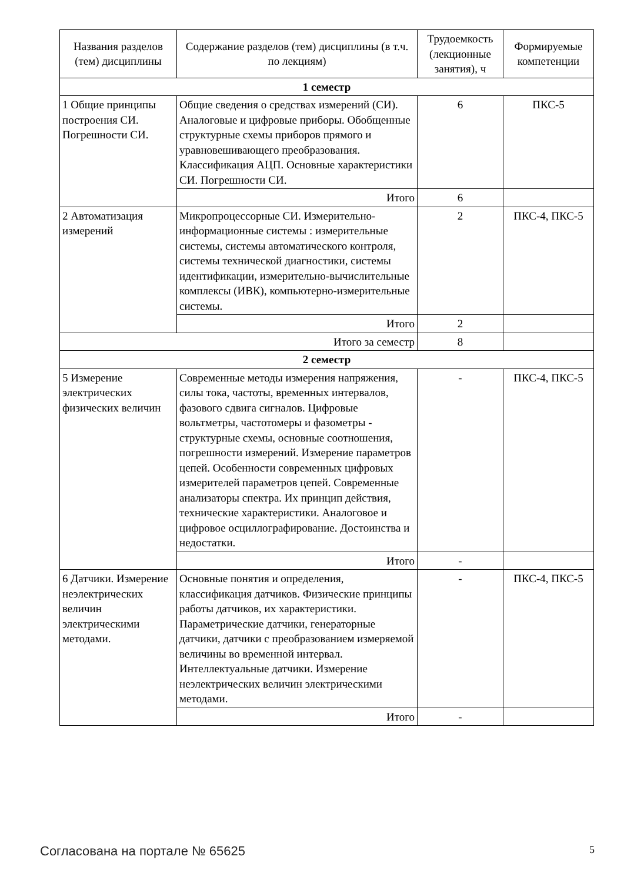| Названия разделов (тем) дисциплины | Содержание разделов (тем) дисциплины (в т.ч. по лекциям) | Трудоемкость (лекционные занятия), ч | Формируемые компетенции |
| --- | --- | --- | --- |
| 1 семестр | | | |
| 1 Общие принципы построения СИ. Погрешности СИ. | Общие сведения о средствах измерений (СИ). Аналоговые и цифровые приборы. Обобщенные структурные схемы приборов прямого и уравновешивающего преобразования. Классификация АЦП. Основные характеристики СИ. Погрешности СИ. | 6 | ПКС-5 |
| | Итого | 6 | |
| 2 Автоматизация измерений | Микропроцессорные СИ. Измерительно-информационные системы : измерительные системы, системы автоматического контроля, системы технической диагностики, системы идентификации, измерительно-вычислительные комплексы (ИВК), компьютерно-измерительные системы. | 2 | ПКС-4, ПКС-5 |
| | Итого | 2 | |
| Итого за семестр | | 8 | |
| 2 семестр | | | |
| 5 Измерение электрических физических величин | Современные методы измерения напряжения, силы тока, частоты, временных интервалов, фазового сдвига сигналов. Цифровые вольтметры, частотомеры и фазометры - структурные схемы, основные соотношения, погрешности измерений. Измерение параметров цепей. Особенности современных цифровых измерителей параметров цепей. Современные анализаторы спектра. Их принцип действия, технические характеристики. Аналоговое и цифровое осциллографирование. Достоинства и недостатки. | - | ПКС-4, ПКС-5 |
| | Итого | - | |
| 6 Датчики. Измерение неэлектрических величин электрическими методами. | Основные понятия и определения, классификация датчиков. Физические принципы работы датчиков, их характеристики. Параметрические датчики, генераторные датчики, датчики с преобразованием измеряемой величины во временной интервал. Интеллектуальные датчики. Измерение неэлектрических величин электрическими методами. | - | ПКС-4, ПКС-5 |
| | Итого | - | |
Согласована на портале № 65625 5